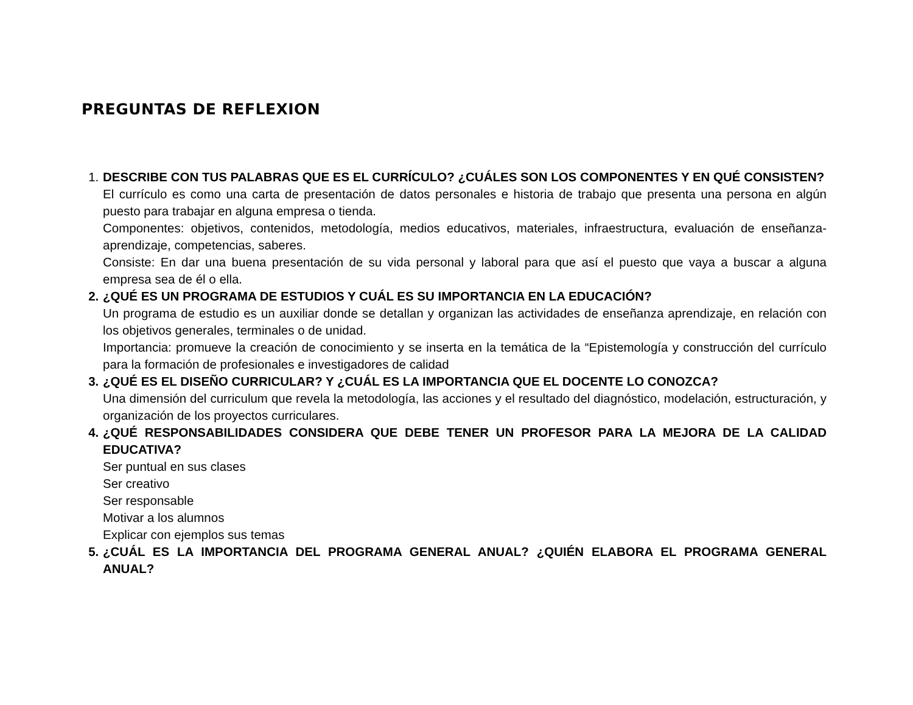PREGUNTAS DE REFLEXION
1. DESCRIBE CON TUS PALABRAS QUE ES EL CURRÍCULO? ¿CUÁLES SON LOS COMPONENTES Y EN QUÉ CONSISTEN?
El currículo es como una carta de presentación de datos personales e historia de trabajo que presenta una persona en algún puesto para trabajar en alguna empresa o tienda.
Componentes: objetivos, contenidos, metodología, medios educativos, materiales, infraestructura, evaluación de enseñanza-aprendizaje, competencias, saberes.
Consiste: En dar una buena presentación de su vida personal y laboral para que así el puesto que vaya a buscar a alguna empresa sea de él o ella.
2. ¿QUÉ ES UN PROGRAMA DE ESTUDIOS Y CUÁL ES SU IMPORTANCIA EN LA EDUCACIÓN?
Un programa de estudio es un auxiliar donde se detallan y organizan las actividades de enseñanza aprendizaje, en relación con los objetivos generales, terminales o de unidad.
Importancia: promueve la creación de conocimiento y se inserta en la temática de la “Epistemología y construcción del currículo para la formación de profesionales e investigadores de calidad
3. ¿QUÉ ES EL DISEÑO CURRICULAR? Y ¿CUÁL ES LA IMPORTANCIA QUE EL DOCENTE LO CONOZCA?
Una dimensión del curriculum que revela la metodología, las acciones y el resultado del diagnóstico, modelación, estructuración, y organización de los proyectos curriculares.
4. ¿QUÉ RESPONSABILIDADES CONSIDERA QUE DEBE TENER UN PROFESOR PARA LA MEJORA DE LA CALIDAD EDUCATIVA?
Ser puntual en sus clases
Ser creativo
Ser responsable
Motivar a los alumnos
Explicar con ejemplos sus temas
5. ¿CUÁL ES LA IMPORTANCIA DEL PROGRAMA GENERAL ANUAL? ¿QUIÉN ELABORA EL PROGRAMA GENERAL ANUAL?